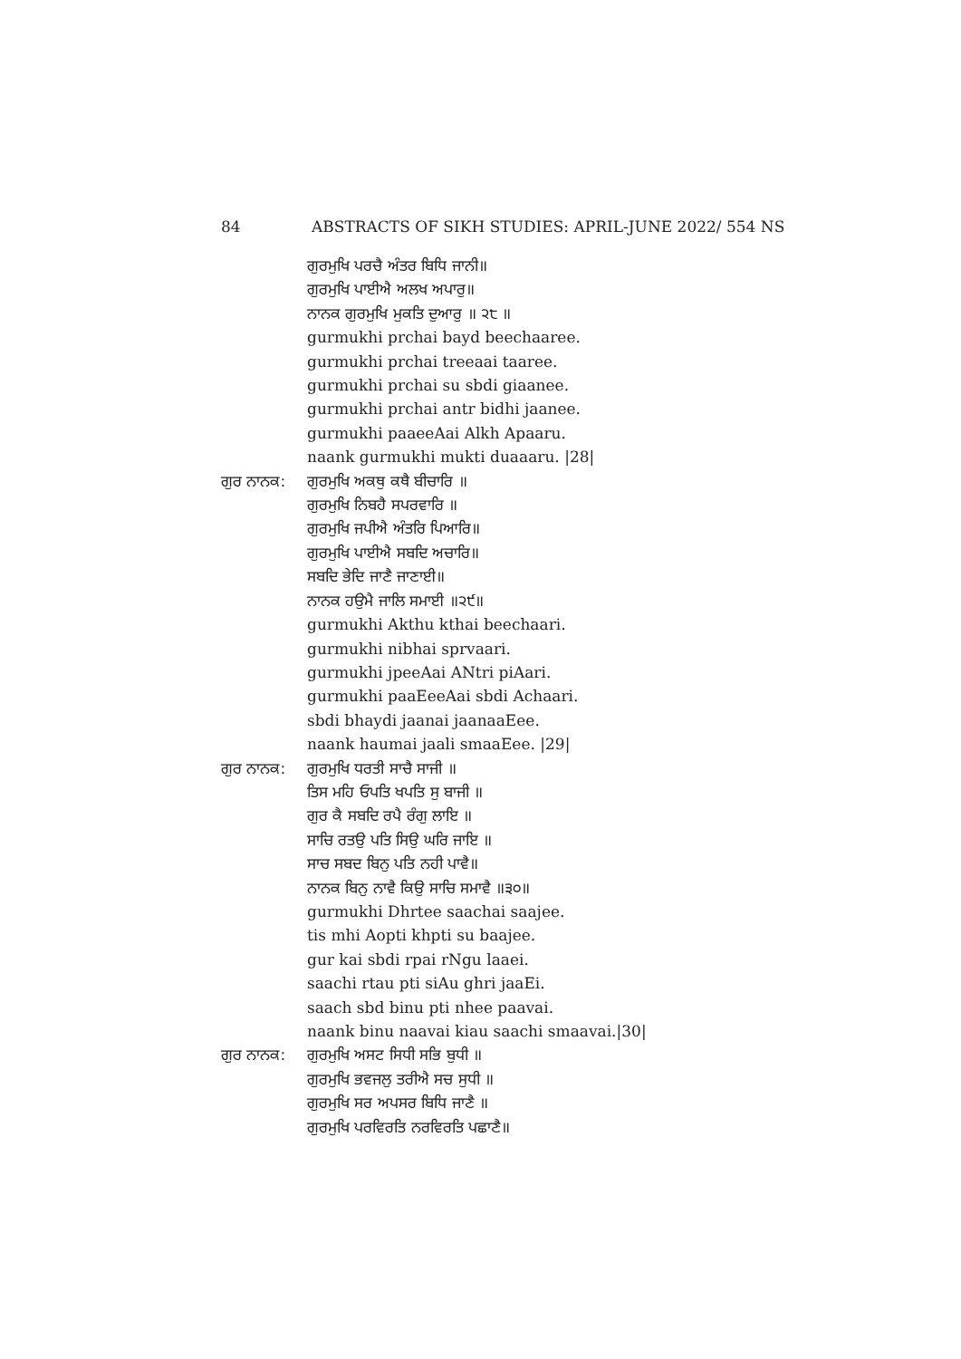84 ABSTRACTS OF SIKH STUDIES: APRIL-JUNE 2022/ 554 NS
ਗੁਰਮੁਖਿ ਪਰਚੈ ਅੰਤਰ ਬਿਧਿ ਜਾਨੀ॥
ਗੁਰਮੁਖਿ ਪਾਈਐ ਅਲਖ ਅਪਾਰੁ॥
ਨਾਨਕ ਗੁਰਮੁਖਿ ਮੁਕਤਿ ਦੁਆਰੁ ॥ ੨੮ ॥
gurmukhi prchai bayd beechaaree.
gurmukhi prchai treeaai taaree.
gurmukhi prchai su sbdi giaanee.
gurmukhi prchai antr bidhi jaanee.
gurmukhi paaeeAai Alkh Apaaru.
naank gurmukhi mukti duaaaru. |28|
ਗੁਰ ਨਾਨਕ: ਗੁਰਮੁਖਿ ਅਕਥੁ ਕਥੈ ਬੀਚਾਰਿ ॥
ਗੁਰਮੁਖਿ ਨਿਬਹੈ ਸਪਰਵਾਰਿ ॥
ਗੁਰਮੁਖਿ ਜਪੀਐ ਅੰਤਰਿ ਪਿਆਰਿ॥
ਗੁਰਮੁਖਿ ਪਾਈਐ ਸਬਦਿ ਅਚਾਰਿ॥
ਸਬਦਿ ਭੇਦਿ ਜਾਣੈ ਜਾਣਾਈ॥
ਨਾਨਕ ਹਉਮੈ ਜਾਲਿ ਸਮਾਈ ॥੨੯॥
gurmukhi Akthu kthai beechaari.
gurmukhi nibhai sprvaari.
gurmukhi jpeeAai ANtri piAari.
gurmukhi paaEeeAai sbdi Achaari.
sbdi bhaydi jaanai jaanaaEee.
naank haumai jaali smaaEee. |29|
ਗੁਰ ਨਾਨਕ: ਗੁਰਮੁਖਿ ਧਰਤੀ ਸਾਚੈ ਸਾਜੀ ॥
ਤਿਸ ਮਹਿ ਓਪਤਿ ਖਪਤਿ ਸੁ ਬਾਜੀ ॥
ਗੁਰ ਕੈ ਸਬਦਿ ਰਪੈ ਰੰਗੁ ਲਾਇ ॥
ਸਾਚਿ ਰਤਉ ਪਤਿ ਸਿਉ ਘਰਿ ਜਾਇ ॥
ਸਾਚ ਸਬਦ ਬਿਨੁ ਪਤਿ ਨਹੀ ਪਾਵੈ॥
ਨਾਨਕ ਬਿਨੁ ਨਾਵੈ ਕਿਉ ਸਾਚਿ ਸਮਾਵੈ ॥੩੦॥
gurmukhi Dhrtee saachai saajee.
tis mhi Aopti khpti su baajee.
gur kai sbdi rpai rNgu laaei.
saachi rtau pti siAu ghri jaaEi.
saach sbd binu pti nhee paavai.
naank binu naavai kiau saachi smaavai.|30|
ਗੁਰ ਨਾਨਕ: ਗੁਰਮੁਖਿ ਅਸਟ ਸਿਧੀ ਸਭਿ ਬੁਧੀ ॥
ਗੁਰਮੁਖਿ ਭਵਜਲੁ ਤਰੀਐ ਸਚ ਸੁਧੀ ॥
ਗੁਰਮੁਖਿ ਸਰ ਅਪਸਰ ਬਿਧਿ ਜਾਣੈ ॥
ਗੁਰਮੁਖਿ ਪਰਵਿਰਤਿ ਨਰਵਿਰਤਿ ਪਛਾਣੈ॥